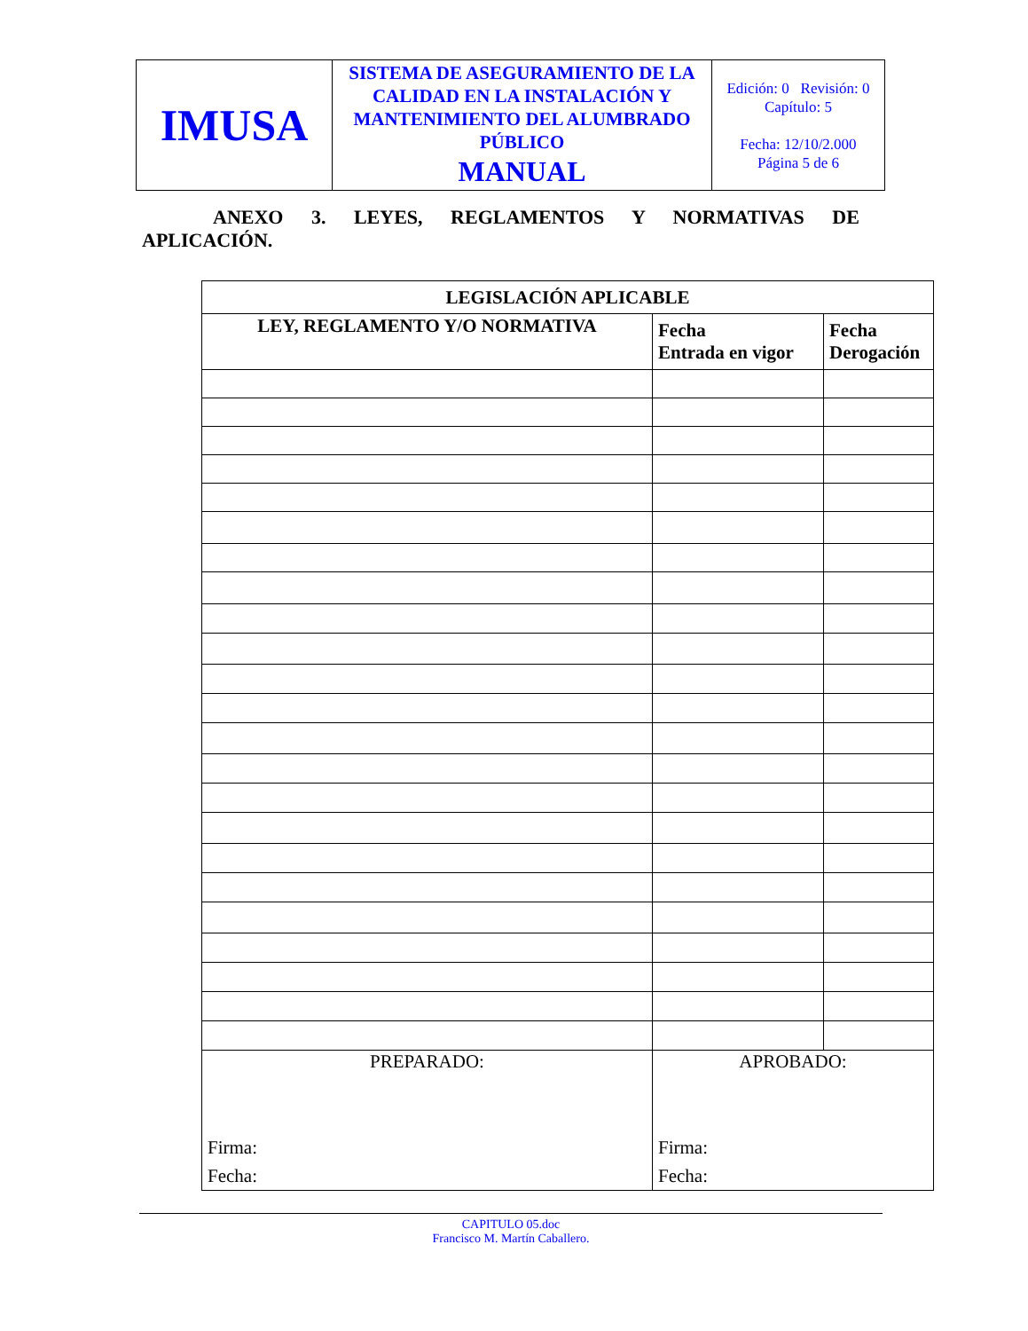| IMUSA | SISTEMA DE ASEGURAMIENTO DE LA CALIDAD EN LA INSTALACIÓN Y MANTENIMIENTO DEL ALUMBRADO PÚBLICO MANUAL | Edición: 0 Revisión: 0 Capítulo: 5 Fecha: 12/10/2.000 Página 5 de 6 |
ANEXO 3. LEYES, REGLAMENTOS Y NORMATIVAS DE
APLICACIÓN.
| LEGISLACIÓN APLICABLE | | |
| --- | --- | --- |
| LEY, REGLAMENTO Y/O NORMATIVA | Fecha Entrada en vigor | Fecha Derogación |
| PREPARADO: Firma: Fecha: | APROBADO: Firma: Fecha: | |
CAPITULO 05.doc
Francisco M. Martín Caballero.